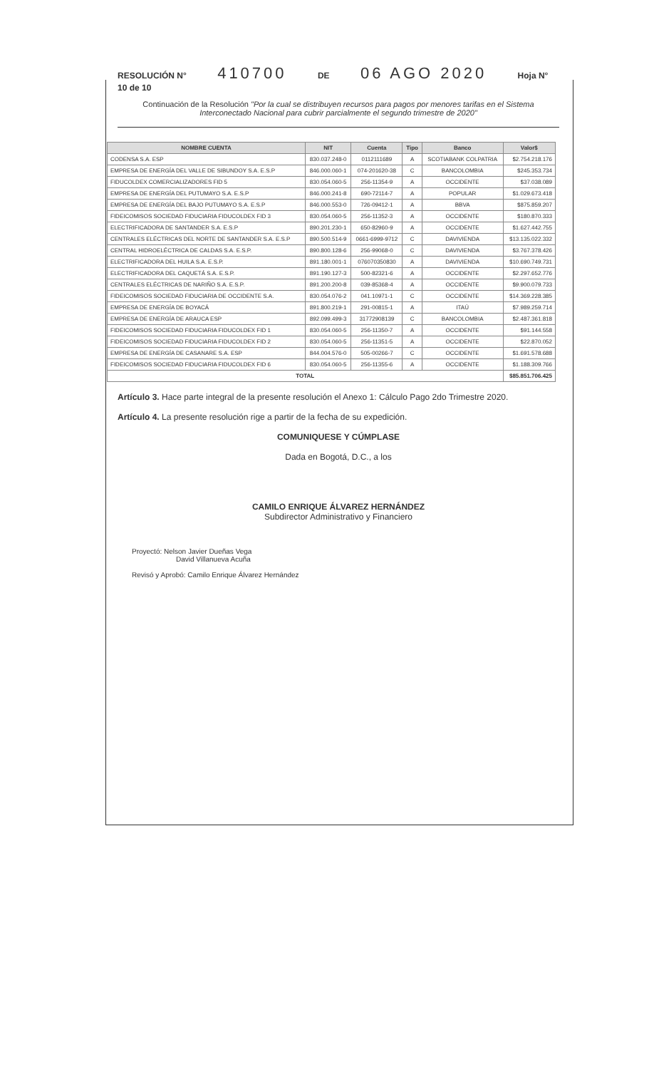RESOLUCIÓN N° 410700 DE 06 AGO 2020 Hoja N° 10 de 10
Continuación de la Resolución "Por la cual se distribuyen recursos para pagos por menores tarifas en el Sistema Interconectado Nacional para cubrir parcialmente el segundo trimestre de 2020"
| NOMBRE CUENTA | NIT | Cuenta | Tipo | Banco | Valor$ |
| --- | --- | --- | --- | --- | --- |
| CODENSA S.A. ESP | 830.037.248-0 | 0112111689 | A | SCOTIABANK COLPATRIA | $2.754.218.176 |
| EMPRESA DE ENERGÍA DEL VALLE DE SIBUNDOY S.A. E.S.P | 846.000.060-1 | 074-201620-38 | C | BANCOLOMBIA | $245.353.734 |
| FIDUCOLDEX COMERCIALIZADORES FID 5 | 830.054.060-5 | 256-11354-9 | A | OCCIDENTE | $37.038.089 |
| EMPRESA DE ENERGÍA DEL PUTUMAYO S.A. E.S.P | 846.000.241-8 | 690-72114-7 | A | POPULAR | $1.029.673.418 |
| EMPRESA DE ENERGÍA DEL BAJO PUTUMAYO S.A. E.S.P | 846.000.553-0 | 726-09412-1 | A | BBVA | $875.859.207 |
| FIDEICOMISOS SOCIEDAD FIDUCIARIA FIDUCOLDEX FID 3 | 830.054.060-5 | 256-11352-3 | A | OCCIDENTE | $180.870.333 |
| ELECTRIFICADORA DE SANTANDER S.A. E.S.P | 890.201.230-1 | 650-82960-9 | A | OCCIDENTE | $1.627.442.755 |
| CENTRALES ELÉCTRICAS DEL NORTE DE SANTANDER S.A. E.S.P | 890.500.514-9 | 0661-6999-9712 | C | DAVIVIENDA | $13.135.022.332 |
| CENTRAL HIDROELÉCTRICA DE CALDAS S.A. E.S.P. | 890.800.128-6 | 256-99068-0 | C | DAVIVIENDA | $3.767.378.426 |
| ELECTRIFICADORA DEL HUILA S.A. E.S.P. | 891.180.001-1 | 076070350830 | A | DAVIVIENDA | $10.690.749.731 |
| ELECTRIFICADORA DEL CAQUETÁ S.A. E.S.P. | 891.190.127-3 | 500-82321-6 | A | OCCIDENTE | $2.297.652.776 |
| CENTRALES ELÉCTRICAS DE NARIÑO S.A. E.S.P. | 891.200.200-8 | 039-85368-4 | A | OCCIDENTE | $9.900.079.733 |
| FIDEICOMISOS SOCIEDAD FIDUCIARIA DE OCCIDENTE S.A. | 830.054.076-2 | 041.10971-1 | C | OCCIDENTE | $14.369.228.385 |
| EMPRESA DE ENERGÍA DE BOYACÁ | 891.800.219-1 | 291-00815-1 | A | ITAÚ | $7.989.259.714 |
| EMPRESA DE ENERGÍA DE ARAUCA ESP | 892.099.499-3 | 31772908139 | C | BANCOLOMBIA | $2.487.361.818 |
| FIDEICOMISOS SOCIEDAD FIDUCIARIA FIDUCOLDEX FID 1 | 830.054.060-5 | 256-11350-7 | A | OCCIDENTE | $91.144.558 |
| FIDEICOMISOS SOCIEDAD FIDUCIARIA FIDUCOLDEX FID 2 | 830.054.060-5 | 256-11351-5 | A | OCCIDENTE | $22.870.052 |
| EMPRESA DE ENERGÍA DE CASANARE S.A. ESP | 844.004.576-0 | 505-00266-7 | C | OCCIDENTE | $1.691.578.688 |
| FIDEICOMISOS SOCIEDAD FIDUCIARIA FIDUCOLDEX FID 6 | 830.054.060-5 | 256-11355-6 | A | OCCIDENTE | $1.188.309.766 |
| TOTAL | | | | | $85.851.706.425 |
Artículo 3. Hace parte integral de la presente resolución el Anexo 1: Cálculo Pago 2do Trimestre 2020.
Artículo 4. La presente resolución rige a partir de la fecha de su expedición.
COMUNIQUESE Y CÚMPLASE
Dada en Bogotá, D.C., a los
CAMILO ENRIQUE ÁLVAREZ HERNÁNDEZ
Subdirector Administrativo y Financiero
Proyectó: Nelson Javier Dueñas Vega
David Villanueva Acuña
Revisó y Aprobó: Camilo Enrique Álvarez Hernández